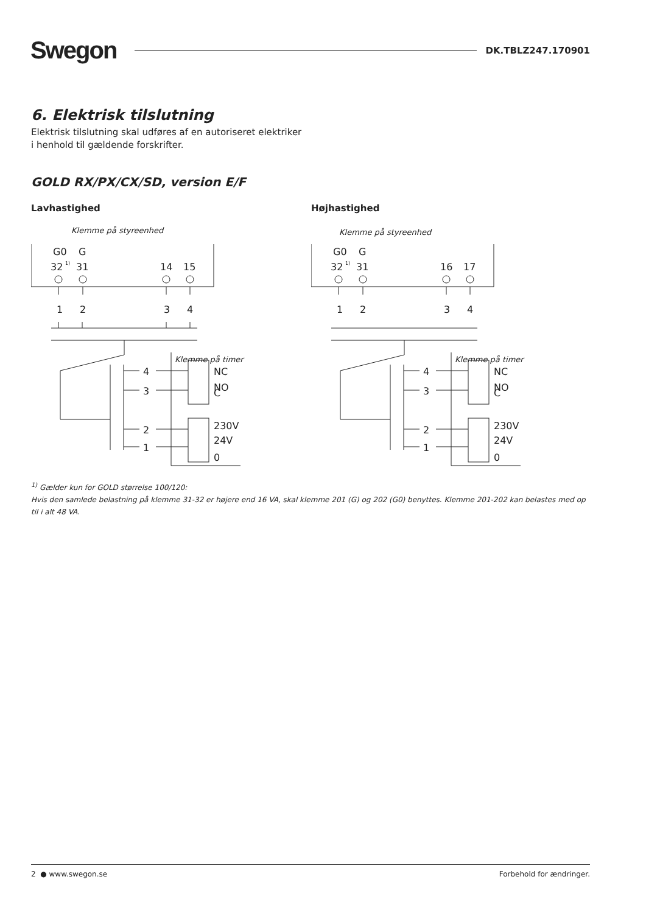Swegon DK.TBLZ247.170901
6. Elektrisk tilslutning
Elektrisk tilslutning skal udføres af en autoriseret elektriker
i henhold til gældende forskrifter.
GOLD RX/PX/CX/SD, version E/F
Lavhastighed
Klemme på styreenhed
G0
G
32
1)
31
14
15
1
2
3
4
4
3
2
1
Klemme på timer
NC
NO
C
230V
24V
0
Højhastighed
Klemme på styreenhed
G0
G
32
1)
31
16
17
1
2
3
4
4
3
2
1
Klemme på timer
NC
NO
C
230V
24V
0
<sup>1)</sup> Gælder kun for GOLD størrelse 100/120:
Hvis den samlede belastning på klemme 31-32 er højere end 16 VA, skal klemme 201 (G) og 202 (G0) benyttes. Klemme 201-202 kan belastes med op til i alt 48 VA.
2 ● www.swegon.se Forbehold for ændringer.